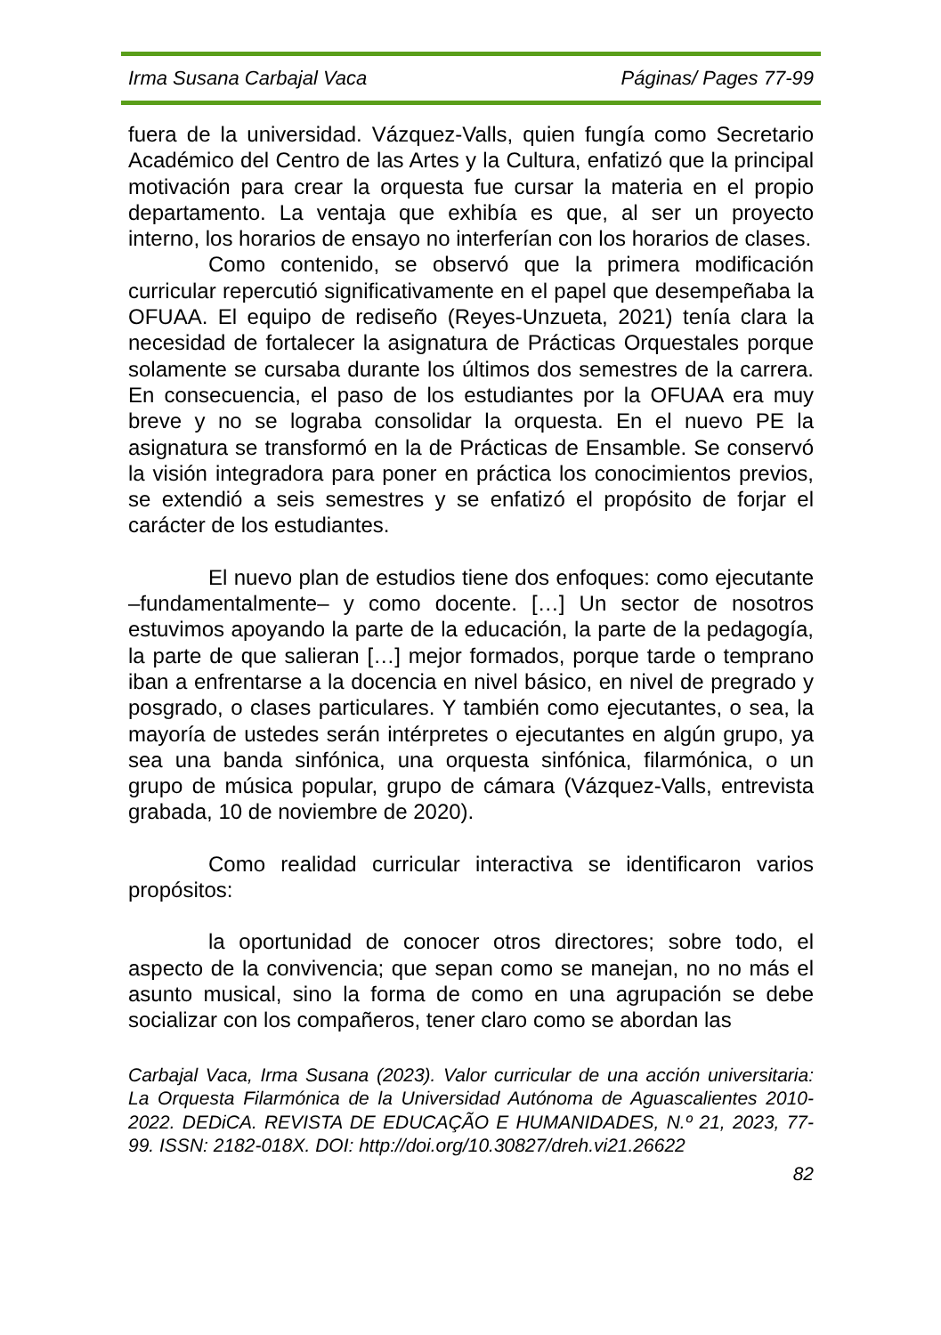Irma Susana Carbajal Vaca Páginas/ Pages 77-99
fuera de la universidad. Vázquez-Valls, quien fungía como Secretario Académico del Centro de las Artes y la Cultura, enfatizó que la principal motivación para crear la orquesta fue cursar la materia en el propio departamento. La ventaja que exhibía es que, al ser un proyecto interno, los horarios de ensayo no interferían con los horarios de clases.
Como contenido, se observó que la primera modificación curricular repercutió significativamente en el papel que desempeñaba la OFUAA. El equipo de rediseño (Reyes-Unzueta, 2021) tenía clara la necesidad de fortalecer la asignatura de Prácticas Orquestales porque solamente se cursaba durante los últimos dos semestres de la carrera. En consecuencia, el paso de los estudiantes por la OFUAA era muy breve y no se lograba consolidar la orquesta. En el nuevo PE la asignatura se transformó en la de Prácticas de Ensamble. Se conservó la visión integradora para poner en práctica los conocimientos previos, se extendió a seis semestres y se enfatizó el propósito de forjar el carácter de los estudiantes.
El nuevo plan de estudios tiene dos enfoques: como ejecutante –fundamentalmente– y como docente. […] Un sector de nosotros estuvimos apoyando la parte de la educación, la parte de la pedagogía, la parte de que salieran […] mejor formados, porque tarde o temprano iban a enfrentarse a la docencia en nivel básico, en nivel de pregrado y posgrado, o clases particulares. Y también como ejecutantes, o sea, la mayoría de ustedes serán intérpretes o ejecutantes en algún grupo, ya sea una banda sinfónica, una orquesta sinfónica, filarmónica, o un grupo de música popular, grupo de cámara (Vázquez-Valls, entrevista grabada, 10 de noviembre de 2020).
Como realidad curricular interactiva se identificaron varios propósitos:
la oportunidad de conocer otros directores; sobre todo, el aspecto de la convivencia; que sepan como se manejan, no no más el asunto musical, sino la forma de como en una agrupación se debe socializar con los compañeros, tener claro como se abordan las
Carbajal Vaca, Irma Susana (2023). Valor curricular de una acción universitaria: La Orquesta Filarmónica de la Universidad Autónoma de Aguascalientes 2010-2022. DEDiCA. REVISTA DE EDUCAÇÃO E HUMANIDADES, N.º 21, 2023, 77-99. ISSN: 2182-018X. DOI: http://doi.org/10.30827/dreh.vi21.26622
82